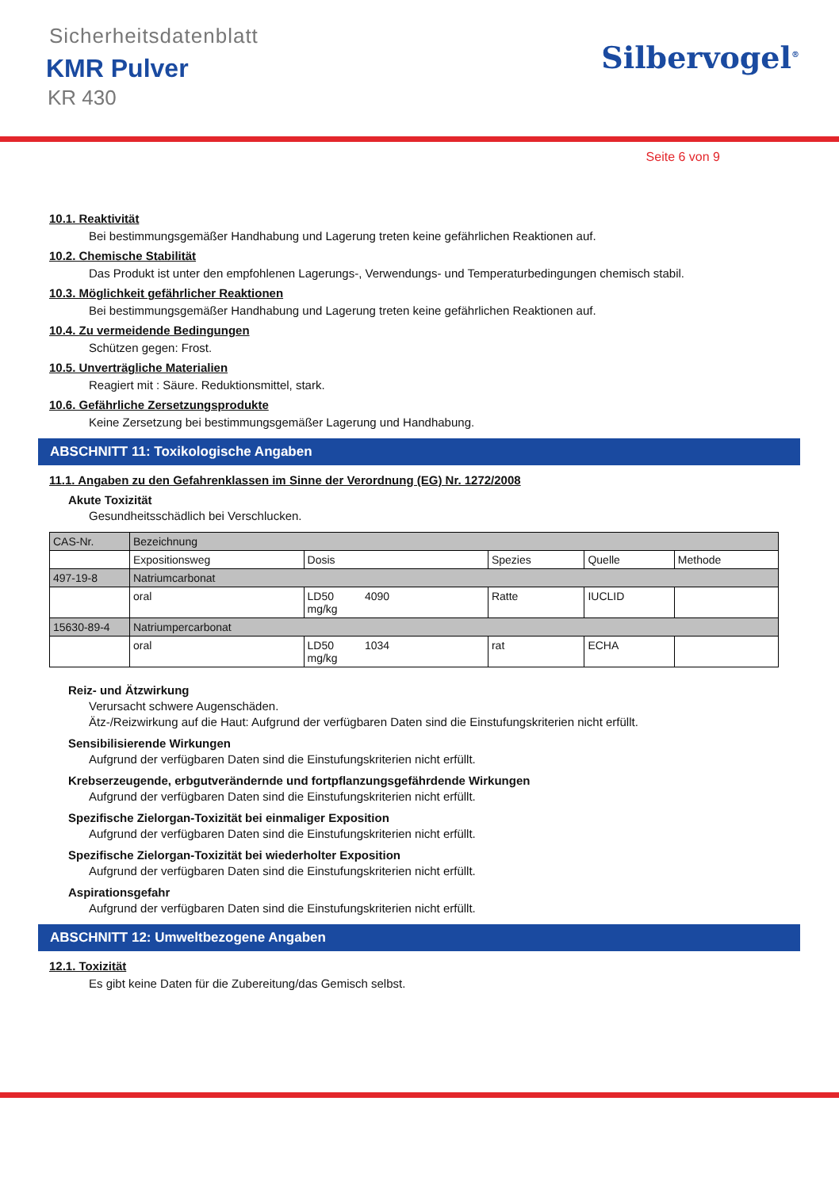Sicherheitsdatenblatt
KMR Pulver
KR 430
Silbervogel<sup>®</sup>
Seite 6 von 9
10.1. Reaktivität
Bei bestimmungsgemäßer Handhabung und Lagerung treten keine gefährlichen Reaktionen auf.
10.2. Chemische Stabilität
Das Produkt ist unter den empfohlenen Lagerungs-, Verwendungs- und Temperaturbedingungen chemisch stabil.
10.3. Möglichkeit gefährlicher Reaktionen
Bei bestimmungsgemäßer Handhabung und Lagerung treten keine gefährlichen Reaktionen auf.
10.4. Zu vermeidende Bedingungen
Schützen gegen: Frost.
10.5. Unverträgliche Materialien
Reagiert mit : Säure. Reduktionsmittel, stark.
10.6. Gefährliche Zersetzungsprodukte
Keine Zersetzung bei bestimmungsgemäßer Lagerung und Handhabung.
ABSCHNITT 11: Toxikologische Angaben
11.1. Angaben zu den Gefahrenklassen im Sinne der Verordnung (EG) Nr. 1272/2008
Akute Toxizität
Gesundheitsschädlich bei Verschlucken.
| CAS-Nr. | Bezeichnung | | | | |
| | Expositionsweg | Dosis | Spezies | Quelle | Methode |
| 497-19-8 | Natriumcarbonat | | | | |
| | oral | LD50 4090 mg/kg | Ratte | IUCLID | |
| 15630-89-4 | Natriumpercarbonat | | | | |
| | oral | LD50 1034 mg/kg | rat | ECHA | |
Reiz- und Ätzwirkung
Verursacht schwere Augenschäden.
Ätz-/Reizwirkung auf die Haut: Aufgrund der verfügbaren Daten sind die Einstufungskriterien nicht erfüllt.
Sensibilisierende Wirkungen
Aufgrund der verfügbaren Daten sind die Einstufungskriterien nicht erfüllt.
Krebserzeugende, erbgutverändernde und fortpflanzungsgefährdende Wirkungen
Aufgrund der verfügbaren Daten sind die Einstufungskriterien nicht erfüllt.
Spezifische Zielorgan-Toxizität bei einmaliger Exposition
Aufgrund der verfügbaren Daten sind die Einstufungskriterien nicht erfüllt.
Spezifische Zielorgan-Toxizität bei wiederholter Exposition
Aufgrund der verfügbaren Daten sind die Einstufungskriterien nicht erfüllt.
Aspirationsgefahr
Aufgrund der verfügbaren Daten sind die Einstufungskriterien nicht erfüllt.
ABSCHNITT 12: Umweltbezogene Angaben
12.1. Toxizität
Es gibt keine Daten für die Zubereitung/das Gemisch selbst.